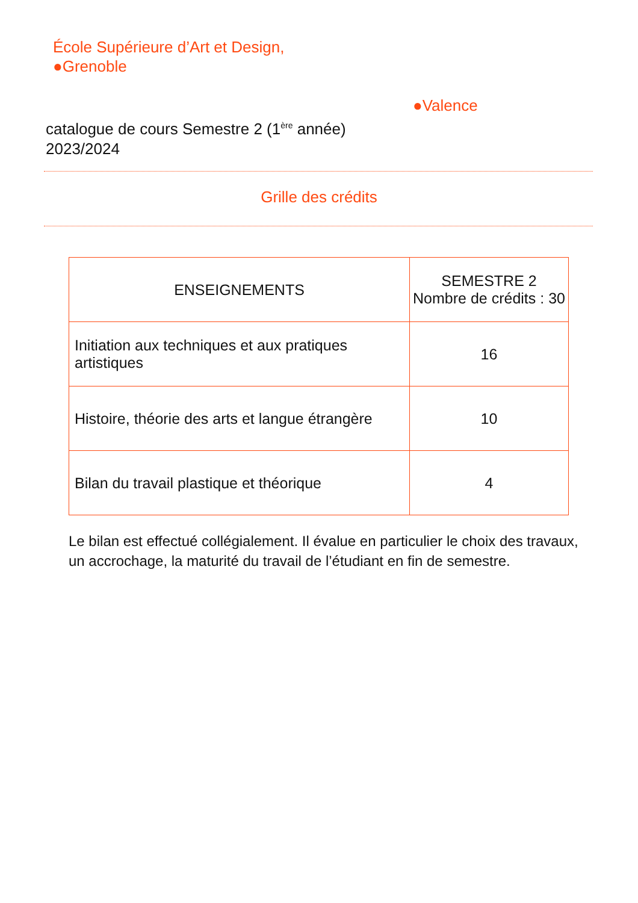École Supérieure d’Art et Design,
●Grenoble
●Valence
catalogue de cours Semestre 2 (1<sup>ère</sup> année)
2023/2024
Grille des crédits
| ENSEIGNEMENTS | SEMESTRE 2 Nombre de crédits : 30 |
| --- | --- |
| Initiation aux techniques et aux pratiques artistiques | 16 |
| Histoire, théorie des arts et langue étrangère | 10 |
| Bilan du travail plastique et théorique | 4 |
Le bilan est effectué collégialement. Il évalue en particulier le choix des travaux, un accrochage, la maturité du travail de l’étudiant en fin de semestre.